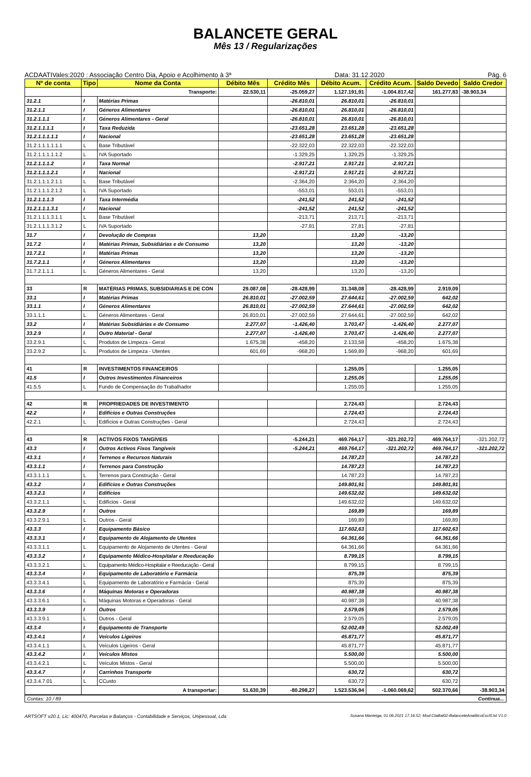BALANCETE GERAL
Mês 13 / Regularizações
ACDAATIVales:2020 : Associação Centro Dia, Apoio e Acolhimento à 3ª Data: 31.12.2020 Pág. 6
| Nº de conta | Tipo | Nome da Conta | Débito Mês | Crédito Mês | Débito Acum. | Crédito Acum. | Saldo Devedo | Saldo Credor |
| --- | --- | --- | --- | --- | --- | --- | --- | --- |
| | Transporte: | | 22.530,11 | -25.059,27 | 1.127.191,91 | -1.004.817,42 | 161.277,83 | -38.903,34 |
| 31.2.1 | I | Matérias Primas | | -26.810,01 | 26.810,01 | -26.810,01 | | |
| 31.2.1.1 | I | Géneros Alimentares | | -26.810,01 | 26.810,01 | -26.810,01 | | |
| 31.2.1.1.1 | I | Géneros Alimentares - Geral | | -26.810,01 | 26.810,01 | -26.810,01 | | |
| 31.2.1.1.1.1 | I | Taxa Reduzida | | -23.651,28 | 23.651,28 | -23.651,28 | | |
| 31.2.1.1.1.1.1 | I | Nacional | | -23.651,28 | 23.651,28 | -23.651,28 | | |
| 31.2.1.1.1.1.1.1 | L | Base Tributável | | -22.322,03 | 22.322,03 | -22.322,03 | | |
| 31.2.1.1.1.1.1.2 | L | IVA Suportado | | -1.329,25 | 1.329,25 | -1.329,25 | | |
| 31.2.1.1.1.2 | I | Taxa Normal | | -2.917,21 | 2.917,21 | -2.917,21 | | |
| 31.2.1.1.1.2.1 | I | Nacional | | -2.917,21 | 2.917,21 | -2.917,21 | | |
| 31.2.1.1.1.2.1.1 | L | Base Tributável | | -2.364,20 | 2.364,20 | -2.364,20 | | |
| 31.2.1.1.1.2.1.2 | L | IVA Suportado | | -553,01 | 553,01 | -553,01 | | |
| 31.2.1.1.1.3 | I | Taxa Intermédia | | -241,52 | 241,52 | -241,52 | | |
| 31.2.1.1.1.3.1 | I | Nacional | | -241,52 | 241,52 | -241,52 | | |
| 31.2.1.1.1.3.1.1 | L | Base Tributável | | -213,71 | 213,71 | -213,71 | | |
| 31.2.1.1.1.3.1.2 | L | IVA Suportado | | -27,81 | 27,81 | -27,81 | | |
| 31.7 | I | Devolução de Compras | 13,20 | | 13,20 | -13,20 | | |
| 31.7.2 | I | Matérias Primas, Subsidiárias e de Consumo | 13,20 | | 13,20 | -13,20 | | |
| 31.7.2.1 | I | Matérias Primas | 13,20 | | 13,20 | -13,20 | | |
| 31.7.2.1.1 | I | Géneros Alimentares | 13,20 | | 13,20 | -13,20 | | |
| 31.7.2.1.1.1 | L | Géneros Alimentares - Geral | 13,20 | | 13,20 | -13,20 | | |
| 33 | R | MATÉRIAS PRIMAS, SUBSIDIÁRIAS E DE CON | 29.087,08 | -28.428,99 | 31.348,08 | -28.428,99 | 2.919,09 | |
| 33.1 | I | Matérias Primas | 26.810,01 | -27.002,59 | 27.644,61 | -27.002,59 | 642,02 | |
| 33.1.1 | I | Géneros Alimentares | 26.810,01 | -27.002,59 | 27.644,61 | -27.002,59 | 642,02 | |
| 33.1.1.1 | L | Géneros Alimentares - Geral | 26.810,01 | -27.002,59 | 27.644,61 | -27.002,59 | 642,02 | |
| 33.2 | I | Matérias Subsidiárias e de Consumo | 2.277,07 | -1.426,40 | 3.703,47 | -1.426,40 | 2.277,07 | |
| 33.2.9 | I | Outro Material - Geral | 2.277,07 | -1.426,40 | 3.703,47 | -1.426,40 | 2.277,07 | |
| 33.2.9.1 | L | Produtos de Limpeza - Geral | 1.675,38 | -458,20 | 2.133,58 | -458,20 | 1.675,38 | |
| 33.2.9.2 | L | Produtos de Limpeza - Utentes | 601,69 | -968,20 | 1.569,89 | -968,20 | 601,69 | |
| 41 | R | INVESTIMENTOS FINANCEIROS | | | 1.255,05 | | 1.255,05 | |
| 41.5 | I | Outros Investimentos Financeiros | | | 1.255,05 | | 1.255,05 | |
| 41.5.5 | L | Fundo de Compensação do Trabalhador | | | 1.255,05 | | 1.255,05 | |
| 42 | R | PROPRIEDADES DE INVESTIMENTO | | | 2.724,43 | | 2.724,43 | |
| 42.2 | I | Edifícios e Outras Construções | | | 2.724,43 | | 2.724,43 | |
| 42.2.1 | L | Edifícios e Outras Construções - Geral | | | 2.724,43 | | 2.724,43 | |
| 43 | R | ACTIVOS FIXOS TANGÍVEIS | | -5.244,21 | 469.764,17 | -321.202,72 | 469.764,17 | -321.202,72 |
| 43.3 | I | Outros Activos Fixos Tangíveis | | -5.244,21 | 469.764,17 | -321.202,72 | 469.764,17 | -321.202,72 |
| 43.3.1 | I | Terrenos e Recursos Naturais | | | 14.787,23 | | 14.787,23 | |
| 43.3.1.1 | I | Terrenos para Construção | | | 14.787,23 | | 14.787,23 | |
| 43.3.1.1.1 | L | Terrenos para Construção - Geral | | | 14.787,23 | | 14.787,23 | |
| 43.3.2 | I | Edifícios e Outras Construções | | | 149.801,91 | | 149.801,91 | |
| 43.3.2.1 | I | Edifícios | | | 149.632,02 | | 149.632,02 | |
| 43.3.2.1.1 | L | Edifícios - Geral | | | 149.632,02 | | 149.632,02 | |
| 43.3.2.9 | I | Outros | | | 169,89 | | 169,89 | |
| 43.3.2.9.1 | L | Outros - Geral | | | 169,89 | | 169,89 | |
| 43.3.3 | I | Equipamento Básico | | | 117.602,63 | | 117.602,63 | |
| 43.3.3.1 | I | Equipamento de Alojamento de Utentes | | | 64.361,66 | | 64.361,66 | |
| 43.3.3.1.1 | L | Equipamento de Alojamento de Utentes - Geral | | | 64.361,66 | | 64.361,66 | |
| 43.3.3.2 | I | Equipamento Médico-Hospitalar e Reeducação | | | 8.799,15 | | 8.799,15 | |
| 43.3.3.2.1 | L | Equipamento Médico-Hospitalar e Reeducação - Geral | | | 8.799,15 | | 8.799,15 | |
| 43.3.3.4 | I | Equipamento de Laboratório e Farmácia | | | 875,39 | | 875,39 | |
| 43.3.3.4.1 | L | Equipamento de Laboratório e Farmácia - Geral | | | 875,39 | | 875,39 | |
| 43.3.3.6 | I | Máquinas Motoras e Operadoras | | | 40.987,38 | | 40.987,38 | |
| 43.3.3.6.1 | L | Máquinas Motoras e Operadoras - Geral | | | 40.987,38 | | 40.987,38 | |
| 43.3.3.9 | I | Outros | | | 2.579,05 | | 2.579,05 | |
| 43.3.3.9.1 | L | Outros - Geral | | | 2.579,05 | | 2.579,05 | |
| 43.3.4 | I | Equipamento de Transporte | | | 52.002,49 | | 52.002,49 | |
| 43.3.4.1 | I | Veículos Ligeiros | | | 45.871,77 | | 45.871,77 | |
| 43.3.4.1.1 | L | Veículos Ligeiros - Geral | | | 45.871,77 | | 45.871,77 | |
| 43.3.4.2 | I | Veículos Mistos | | | 5.500,00 | | 5.500,00 | |
| 43.3.4.2.1 | L | Veículos Mistos - Geral | | | 5.500,00 | | 5.500,00 | |
| 43.3.4.7 | I | Carrinhos Transporte | | | 630,72 | | 630,72 | |
| 43.3.4.7.01 | L | CCusto | | | 630,72 | | 630,72 | |
| | A transportar: | | 51.630,39 | -80.298,27 | 1.523.536,94 | -1.060.069,62 | 502.370,66 | -38.903,34 |
Contas: 10 / 89 Continua...
ARTSOFT v20.1, Lic: 400470, Parcelas e Balanços - Contabilidade e Serviços, Unipessoal, Lda Susana Manteiga, 01.06.2021 17:16:52; Mod:CtaBal02-BalanceteAnaliticoExcl0.lst V1.0